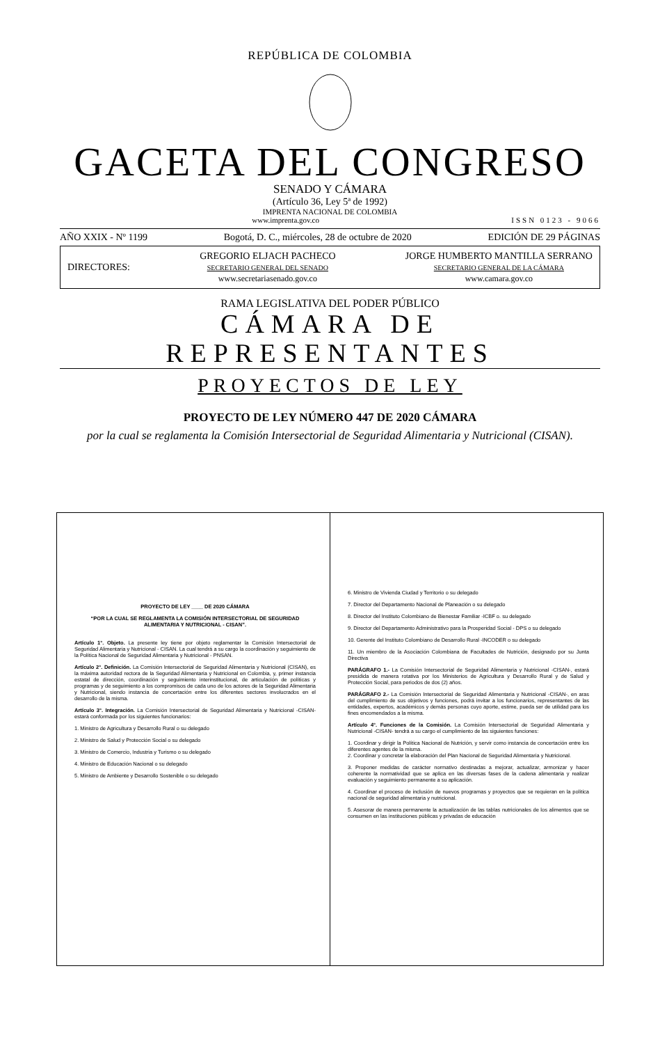REPÚBLICA DE COLOMBIA
GACETA DEL CONGRESO
SENADO Y CÁMARA
(Artículo 36, Ley 5ª de 1992)
IMPRENTA NACIONAL DE COLOMBIA
www.imprenta.gov.co ISSN 0123 - 9066
AÑO XXIX - Nº 1199 Bogotá, D. C., miércoles, 28 de octubre de 2020 EDICIÓN DE 29 PÁGINAS
DIRECTORES:
GREGORIO ELJACH PACHECO
SECRETARIO GENERAL DEL SENADO
www.secretariasenado.gov.co
JORGE HUMBERTO MANTILLA SERRANO
SECRETARIO GENERAL DE LA CÁMARA
www.camara.gov.co
RAMA LEGISLATIVA DEL PODER PÚBLICO
CÁMARA DE REPRESENTANTES
PROYECTOS DE LEY
PROYECTO DE LEY NÚMERO 447 DE 2020 CÁMARA
por la cual se reglamenta la Comisión Intersectorial de Seguridad Alimentaria y Nutricional (CISAN).
PROYECTO DE LEY ____ DE 2020 CÁMARA
“POR LA CUAL SE REGLAMENTA LA COMISIÓN INTERSECTORIAL DE SEGURIDAD ALIMENTARIA Y NUTRICIONAL - CISAN”.
Artículo 1°. Objeto. La presente ley tiene por objeto reglamentar la Comisión Intersectorial de Seguridad Alimentaria y Nutricional - CISAN. La cual tendrá a su cargo la coordinación y seguimiento de la Política Nacional de Seguridad Alimentaria y Nutricional - PNSAN.
Artículo 2°. Definición. La Comisión Intersectorial de Seguridad Alimentaria y Nutricional (CISAN), es la máxima autoridad rectora de la Seguridad Alimentaria y Nutricional en Colombia, y, primer instancia estatal de dirección, coordinación y seguimiento interinstitucional, de articulación de políticas y programas y de seguimiento a los compromisos de cada uno de los actores de la Seguridad Alimentaria y Nutricional, siendo instancia de concertación entre los diferentes sectores involucrados en el desarrollo de la misma.
Artículo 3°. Integración. La Comisión Intersectorial de Seguridad Alimentaria y Nutricional -CISAN- estará conformada por los siguientes funcionarios:
1. Ministro de Agricultura y Desarrollo Rural o su delegado
2. Ministro de Salud y Protección Social o su delegado
3. Ministro de Comercio, Industria y Turismo o su delegado
4. Ministro de Educación Nacional o su delegado
5. Ministro de Ambiente y Desarrollo Sostenible o su delegado
6. Ministro de Vivienda Ciudad y Territorio o su delegado
7. Director del Departamento Nacional de Planeación o su delegado
8. Director del Instituto Colombiano de Bienestar Familiar -ICBF o. su delegado
9. Director del Departamento Administrativo para la Prosperidad Social - DPS o su delegado
10. Gerente del Instituto Colombiano de Desarrollo Rural -INCODER o su delegado
11. Un miembro de la Asociación Colombiana de Facultades de Nutrición, designado por su Junta Directiva
PARÁGRAFO 1.- La Comisión Intersectorial de Seguridad Alimentaria y Nutricional -CISAN-, estará presidida de manera rotativa por los Ministerios de Agricultura y Desarrollo Rural y de Salud y Protección Social, para periodos de dos (2) años.
PARÁGRAFO 2.- La Comisión Intersectorial de Seguridad Alimentaria y Nutricional -CISAN-, en aras del cumplimiento de sus objetivos y funciones, podrá invitar a los funcionarios, representantes de las entidades, expertos, académicos y demás personas cuyo aporte, estime, pueda ser de utilidad para los fines encomendados a la misma.
Artículo 4°. Funciones de la Comisión. La Comisión Intersectorial de Seguridad Alimentaria y Nutricional -CISAN- tendrá a su cargo el cumplimiento de las siguientes funciones:
1. Coordinar y dirigir la Política Nacional de Nutrición, y servir como instancia de concertación entre los diferentes agentes de la misma.
2. Coordinar y concretar la elaboración del Plan Nacional de Seguridad Alimentaria y Nutricional.
3. Proponer medidas de carácter normativo destinadas a mejorar, actualizar, armonizar y hacer coherente la normatividad que se aplica en las diversas fases de la cadena alimentaria y realizar evaluación y seguimiento permanente a su aplicación.
4. Coordinar el proceso de inclusión de nuevos programas y proyectos que se requieran en la política nacional de seguridad alimentaria y nutricional.
5. Asesorar de manera permanente la actualización de las tablas nutricionales de los alimentos que se consumen en las instituciones públicas y privadas de educación